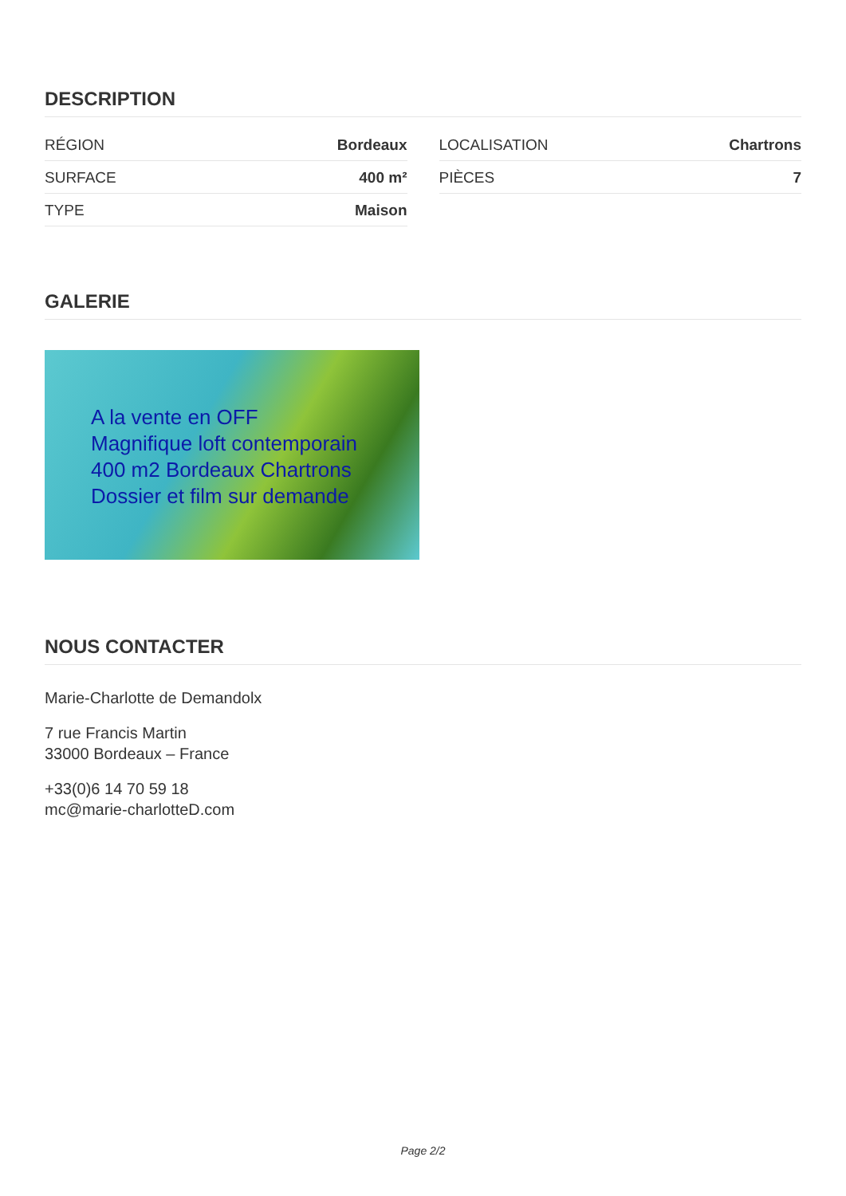DESCRIPTION
RÉGION Bordeaux
SURFACE 400 m²
TYPE Maison
LOCALISATION Chartrons
PIÈCES 7
GALERIE
A la vente en OFF
Magnifique loft contemporain
400 m2 Bordeaux Chartrons
Dossier et film sur demande
NOUS CONTACTER
Marie-Charlotte de Demandolx
7 rue Francis Martin
33000 Bordeaux – France
+33(0)6 14 70 59 18
mc@marie-charlotteD.com
Page 2/2